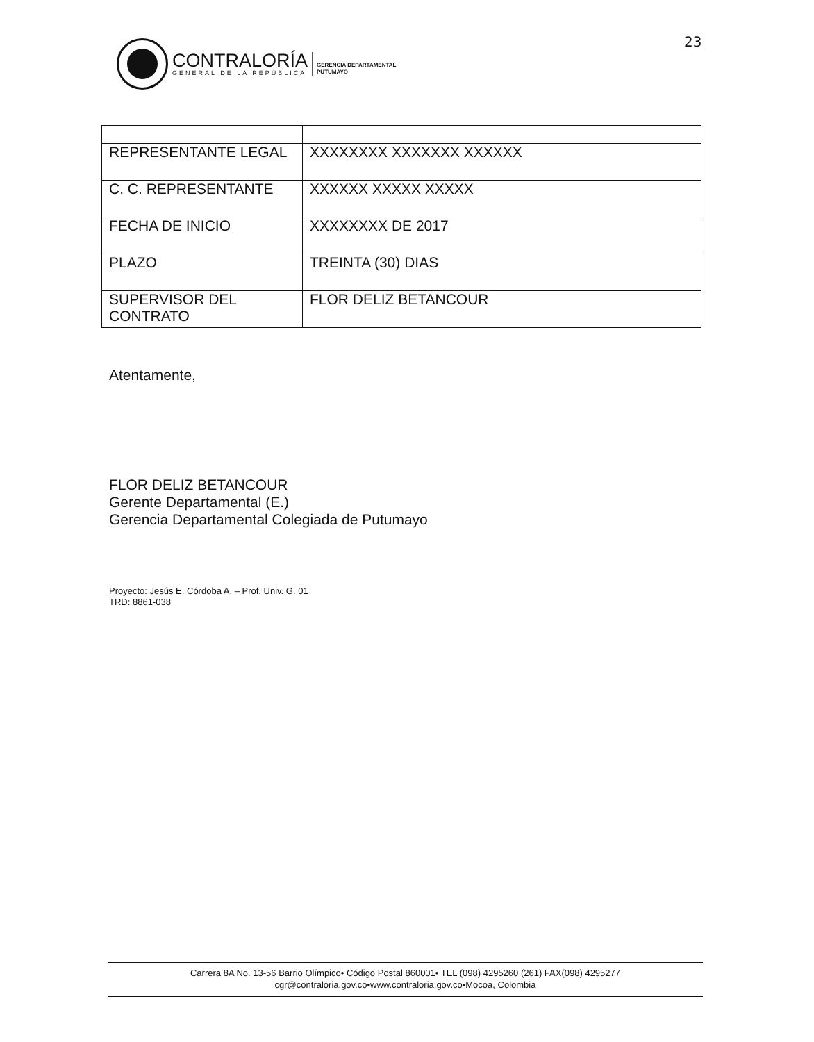23
CONTRALORÍA
GENERAL DE LA REPÚBLICA
GERENCIA DEPARTAMENTAL
PUTUMAYO
| REPRESENTANTE LEGAL | XXXXXXXX XXXXXXX XXXXXX |
| C. C. REPRESENTANTE | XXXXXX XXXXX XXXXX |
| FECHA DE INICIO | XXXXXXXX DE 2017 |
| PLAZO | TREINTA (30) DIAS |
| SUPERVISOR DEL CONTRATO | FLOR DELIZ BETANCOUR |
Atentamente,
FLOR DELIZ BETANCOUR
Gerente Departamental (E.)
Gerencia Departamental Colegiada de Putumayo
Proyecto: Jesús E. Córdoba A. – Prof. Univ. G. 01
TRD: 8861-038
Carrera 8A No. 13-56 Barrio Olímpico• Código Postal 860001• TEL (098) 4295260 (261) FAX(098) 4295277
cgr@contraloria.gov.co•www.contraloria.gov.co•Mocoa, Colombia